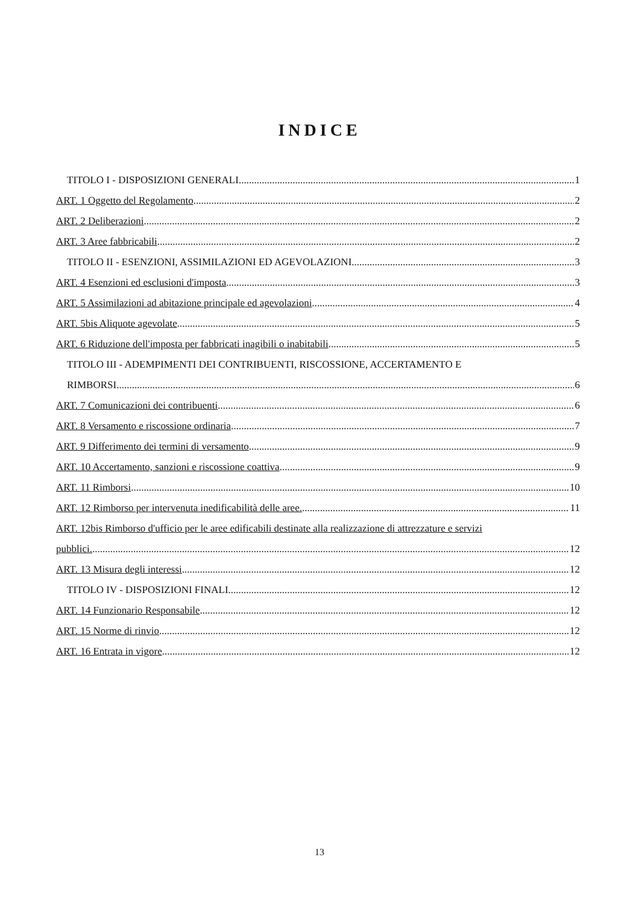INDICE
TITOLO I - DISPOSIZIONI GENERALI 1
ART. 1 Oggetto del Regolamento 2
ART. 2 Deliberazioni 2
ART. 3 Aree fabbricabili 2
TITOLO II - ESENZIONI, ASSIMILAZIONI ED AGEVOLAZIONI 3
ART. 4 Esenzioni ed esclusioni d'imposta 3
ART. 5 Assimilazioni ad abitazione principale ed agevolazioni 4
ART. 5bis Aliquote agevolate 5
ART. 6 Riduzione dell'imposta per fabbricati inagibili o inabitabili 5
TITOLO III - ADEMPIMENTI DEI CONTRIBUENTI, RISCOSSIONE, ACCERTAMENTO E
RIMBORSI 6
ART. 7 Comunicazioni dei contribuenti 6
ART. 8 Versamento e riscossione ordinaria 7
ART. 9 Differimento dei termini di versamento 9
ART. 10 Accertamento, sanzioni e riscossione coattiva 9
ART. 11 Rimborsi 10
ART. 12 Rimborso per intervenuta inedificabilità delle aree. 11
ART. 12bis Rimborso d'ufficio per le aree edificabili destinate alla realizzazione di attrezzature e servizi
pubblici. 12
ART. 13 Misura degli interessi 12
TITOLO IV - DISPOSIZIONI FINALI 12
ART. 14 Funzionario Responsabile 12
ART. 15 Norme di rinvio 12
ART. 16 Entrata in vigore 12
13